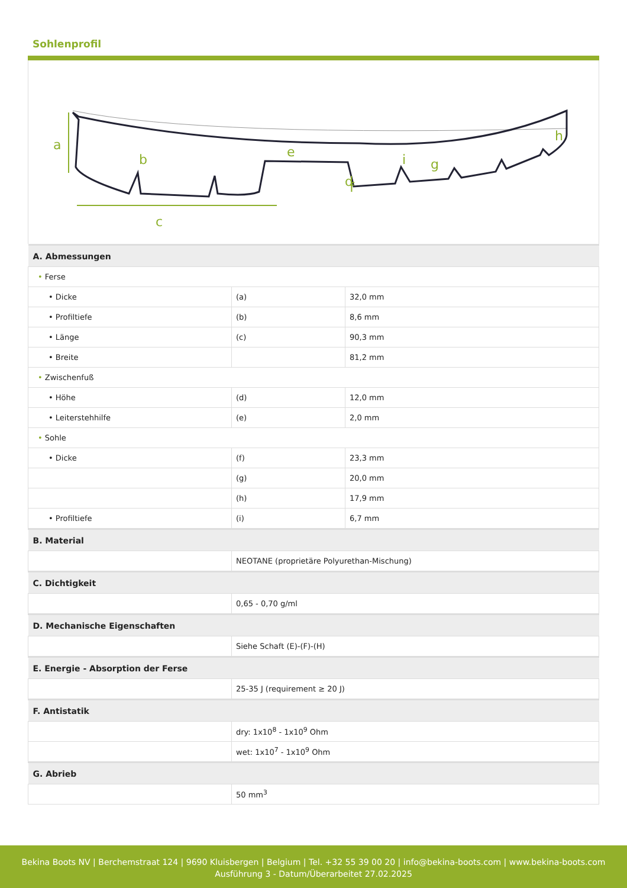Sohlenprofil
a
b
c
d
e
f
g
h
i
| A. Abmessungen | | |
| --- | --- | --- |
| • Ferse | | |
| • Dicke | (a) | 32,0 mm |
| • Profiltiefe | (b) | 8,6 mm |
| • Länge | (c) | 90,3 mm |
| • Breite | | 81,2 mm |
| • Zwischenfuß | | |
| • Höhe | (d) | 12,0 mm |
| • Leiterstehhilfe | (e) | 2,0 mm |
| • Sohle | | |
| • Dicke | (f) | 23,3 mm |
| | (g) | 20,0 mm |
| | (h) | 17,9 mm |
| • Profiltiefe | (i) | 6,7 mm |
| B. Material | | |
| | NEOTANE (proprietäre Polyurethan-Mischung) | |
| C. Dichtigkeit | | |
| | 0,65 - 0,70 g/ml | |
| D. Mechanische Eigenschaften | | |
| | Siehe Schaft (E)-(F)-(H) | |
| E. Energie - Absorption der Ferse | | |
| | 25-35 J (requirement ≥ 20 J) | |
| F. Antistatik | | |
| | dry: 1x10<sup>8</sup> - 1x10<sup>9</sup> Ohm | |
| | wet: 1x10<sup>7</sup> - 1x10<sup>9</sup> Ohm | |
| G. Abrieb | | |
| | 50 mm<sup>3</sup> | |
Bekina Boots NV | Berchemstraat 124 | 9690 Kluisbergen | Belgium | Tel. +32 55 39 00 20 | info@bekina-boots.com | www.bekina-boots.com
Ausführung 3 - Datum/Überarbeitet 27.02.2025